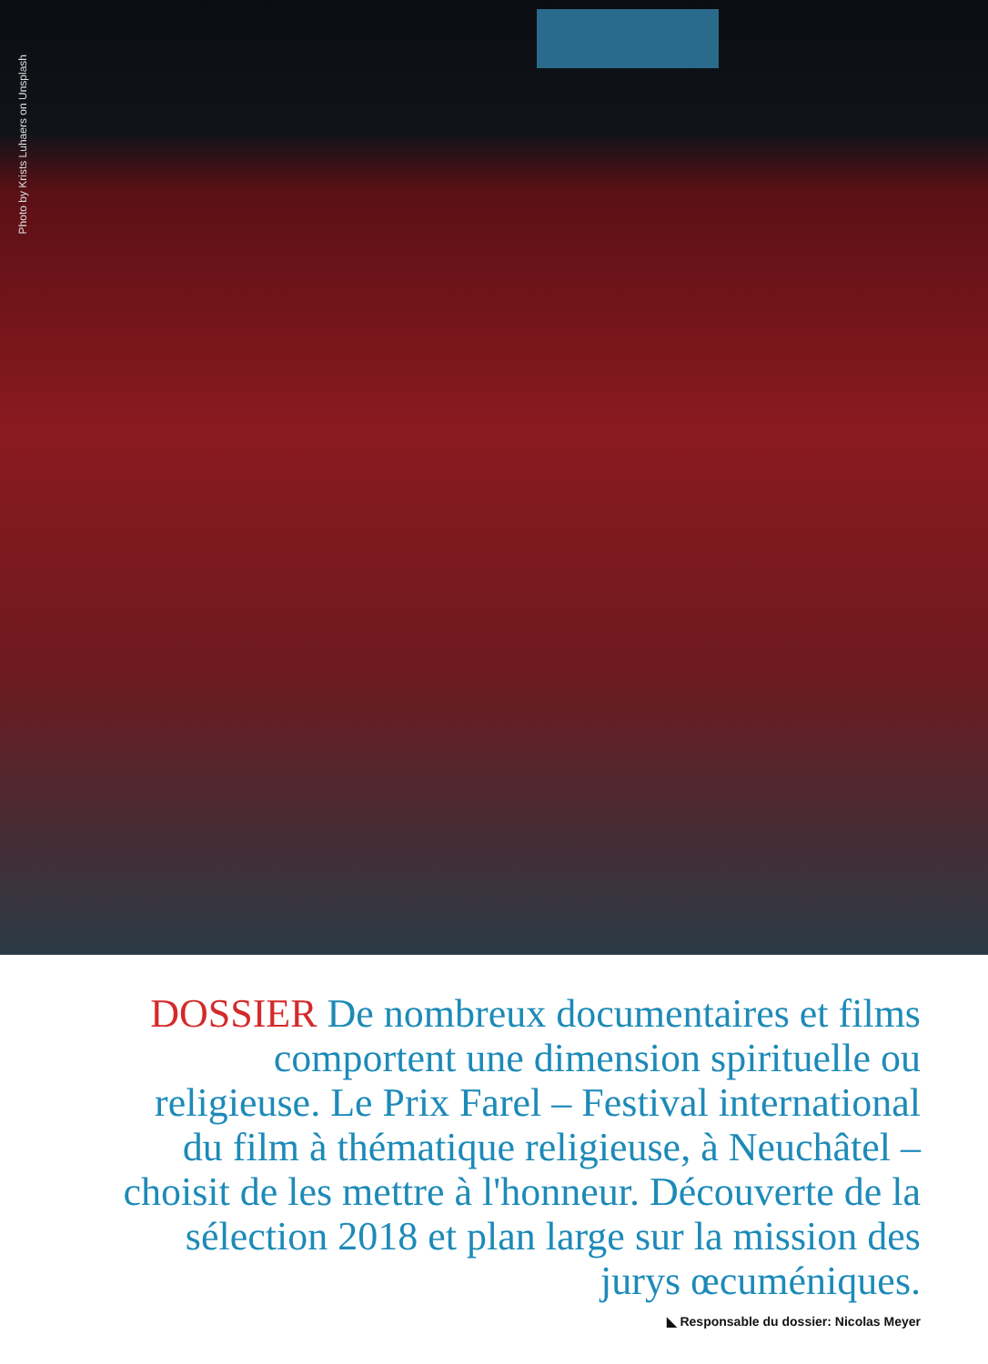Photo by Krists Luhaers on Unsplash
DOSSIER De nombreux documentaires et films comportent une dimension spirituelle ou religieuse. Le Prix Farel – Festival international du film à thématique religieuse, à Neuchâtel – choisit de les mettre à l'honneur. Découverte de la sélection 2018 et plan large sur la mission des jurys œcuméniques.
◣ Responsable du dossier: Nicolas Meyer